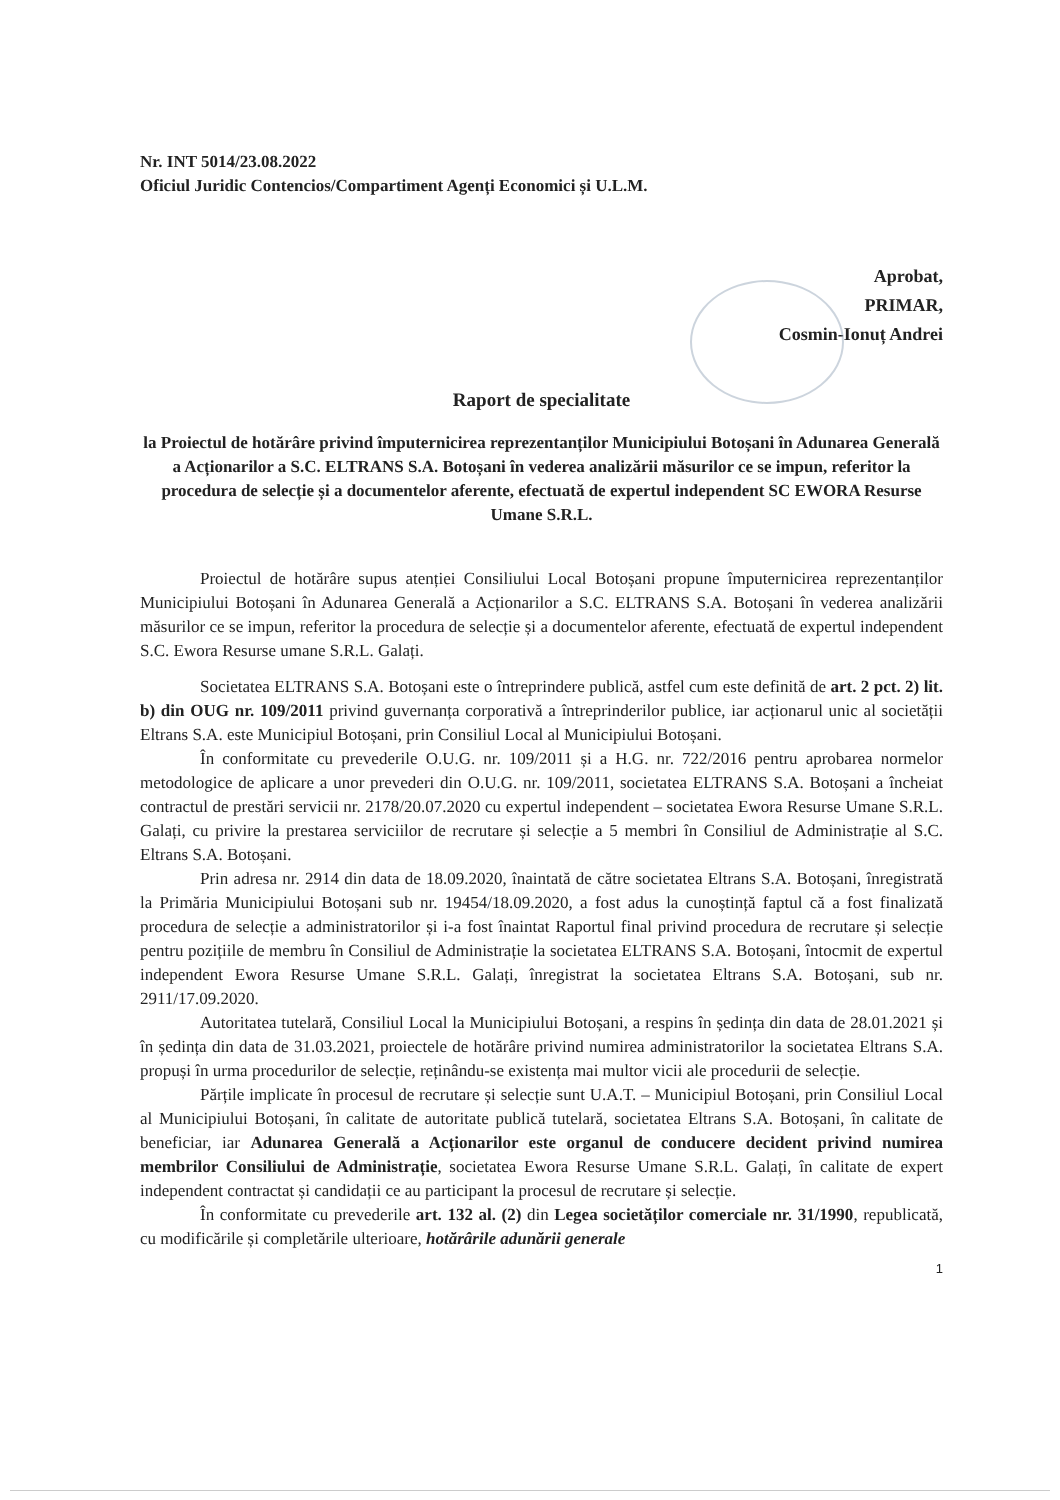Nr. INT 5014/23.08.2022
Oficiul Juridic Contencios/Compartiment Agenți Economici și U.L.M.
Aprobat,
PRIMAR,
Cosmin-Ionuț Andrei
Raport de specialitate
la Proiectul de hotărâre privind împuternicirea reprezentanților Municipiului Botoșani în Adunarea Generală a Acționarilor a S.C. ELTRANS S.A. Botoșani în vederea analizării măsurilor ce se impun, referitor la procedura de selecție și a documentelor aferente, efectuată de expertul independent SC EWORA Resurse Umane S.R.L.
Proiectul de hotărâre supus atenției Consiliului Local Botoșani propune împuternicirea reprezentanților Municipiului Botoșani în Adunarea Generală a Acționarilor a S.C. ELTRANS S.A. Botoșani în vederea analizării măsurilor ce se impun, referitor la procedura de selecție și a documentelor aferente, efectuată de expertul independent S.C. Ewora Resurse umane S.R.L. Galați.
Societatea ELTRANS S.A. Botoșani este o întreprindere publică, astfel cum este definită de art. 2 pct. 2) lit. b) din OUG nr. 109/2011 privind guvernanța corporativă a întreprinderilor publice, iar acționarul unic al societății Eltrans S.A. este Municipiul Botoșani, prin Consiliul Local al Municipiului Botoșani.
În conformitate cu prevederile O.U.G. nr. 109/2011 și a H.G. nr. 722/2016 pentru aprobarea normelor metodologice de aplicare a unor prevederi din O.U.G. nr. 109/2011, societatea ELTRANS S.A. Botoșani a încheiat contractul de prestări servicii nr. 2178/20.07.2020 cu expertul independent – societatea Ewora Resurse Umane S.R.L. Galați, cu privire la prestarea serviciilor de recrutare și selecție a 5 membri în Consiliul de Administrație al S.C. Eltrans S.A. Botoșani.
Prin adresa nr. 2914 din data de 18.09.2020, înaintată de către societatea Eltrans S.A. Botoșani, înregistrată la Primăria Municipiului Botoșani sub nr. 19454/18.09.2020, a fost adus la cunoștință faptul că a fost finalizată procedura de selecție a administratorilor și i-a fost înaintat Raportul final privind procedura de recrutare și selecție pentru pozițiile de membru în Consiliul de Administrație la societatea ELTRANS S.A. Botoșani, întocmit de expertul independent Ewora Resurse Umane S.R.L. Galați, înregistrat la societatea Eltrans S.A. Botoșani, sub nr. 2911/17.09.2020.
Autoritatea tutelară, Consiliul Local la Municipiului Botoșani, a respins în ședința din data de 28.01.2021 și în ședința din data de 31.03.2021, proiectele de hotărâre privind numirea administratorilor la societatea Eltrans S.A. propuși în urma procedurilor de selecție, reținându-se existența mai multor vicii ale procedurii de selecție.
Părțile implicate în procesul de recrutare și selecție sunt U.A.T. – Municipiul Botoșani, prin Consiliul Local al Municipiului Botoșani, în calitate de autoritate publică tutelară, societatea Eltrans S.A. Botoșani, în calitate de beneficiar, iar Adunarea Generală a Acționarilor este organul de conducere decident privind numirea membrilor Consiliului de Administrație, societatea Ewora Resurse Umane S.R.L. Galați, în calitate de expert independent contractat și candidații ce au participant la procesul de recrutare și selecție.
În conformitate cu prevederile art. 132 al. (2) din Legea societăților comerciale nr. 31/1990, republicată, cu modificările și completările ulterioare, hotărârile adunării generale
1